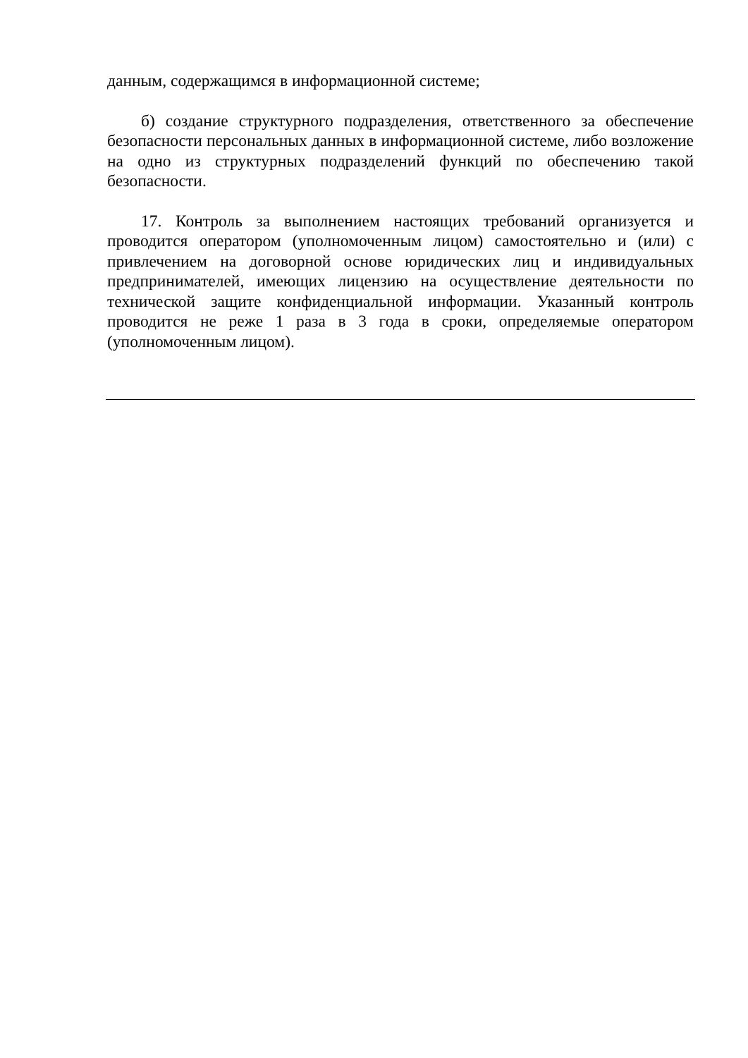данным, содержащимся в информационной системе;
б) создание структурного подразделения, ответственного за обеспечение безопасности персональных данных в информационной системе, либо возложение на одно из структурных подразделений функций по обеспечению такой безопасности.
17. Контроль за выполнением настоящих требований организуется и проводится оператором (уполномоченным лицом) самостоятельно и (или) с привлечением на договорной основе юридических лиц и индивидуальных предпринимателей, имеющих лицензию на осуществление деятельности по технической защите конфиденциальной информации. Указанный контроль проводится не реже 1 раза в 3 года в сроки, определяемые оператором (уполномоченным лицом).